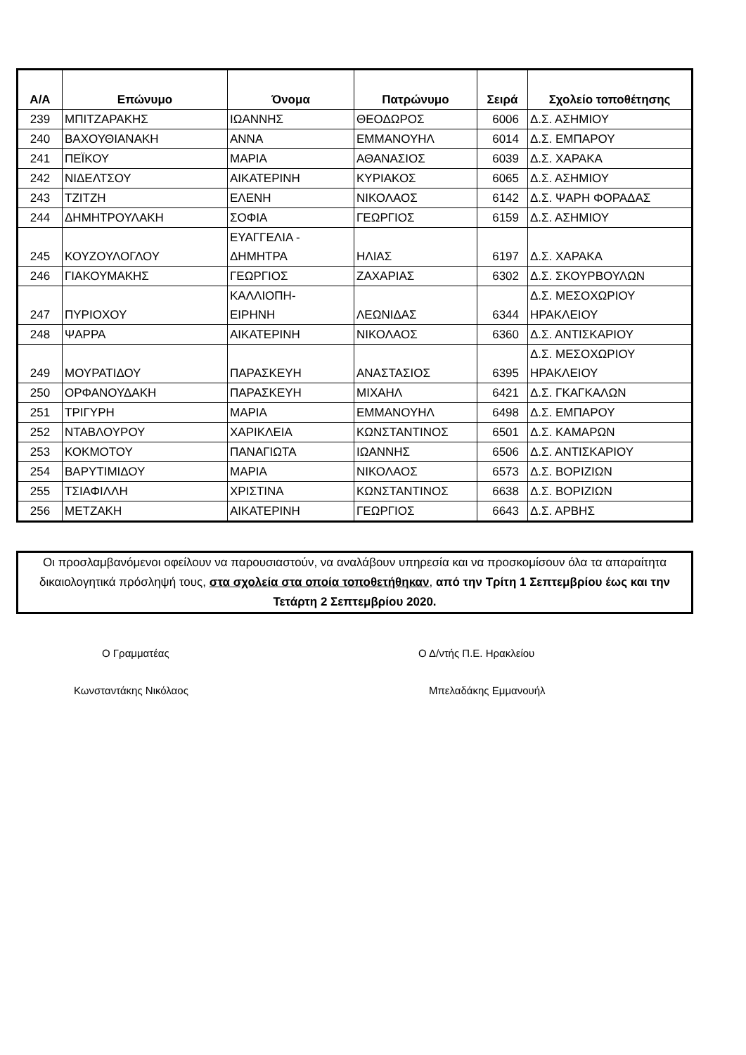| A/A | Επώνυμο | Όνομα | Πατρώνυμο | Σειρά | Σχολείο τοποθέτησης |
| --- | --- | --- | --- | --- | --- |
| 239 | ΜΠΙΤΖΑΡΑΚΗΣ | ΙΩΑΝΝΗΣ | ΘΕΟΔΩΡΟΣ | 6006 | Δ.Σ. ΑΣΗΜΙΟΥ |
| 240 | ΒΑΧΟΥΘΙΑΝΑΚΗ | ΑΝΝΑ | ΕΜΜΑΝΟΥΗΛ | 6014 | Δ.Σ. ΕΜΠΑΡΟΥ |
| 241 | ΠΕΪΚΟΥ | ΜΑΡΙΑ | ΑΘΑΝΑΣΙΟΣ | 6039 | Δ.Σ. ΧΑΡΑΚΑ |
| 242 | ΝΙΔΕΛΤΣΟΥ | ΑΙΚΑΤΕΡΙΝΗ | ΚΥΡΙΑΚΟΣ | 6065 | Δ.Σ. ΑΣΗΜΙΟΥ |
| 243 | ΤΖΙΤΖΗ | ΕΛΕΝΗ | ΝΙΚΟΛΑΟΣ | 6142 | Δ.Σ. ΨΑΡΗ ΦΟΡΑΔΑΣ |
| 244 | ΔΗΜΗΤΡΟΥΛΑΚΗ | ΣΟΦΙΑ | ΓΕΩΡΓΙΟΣ | 6159 | Δ.Σ. ΑΣΗΜΙΟΥ |
| 245 | ΚΟΥΖΟΥΛΟΓΛΟΥ | ΕΥΑΓΓΕΛΙΑ - ΔΗΜΗΤΡΑ | ΗΛΙΑΣ | 6197 | Δ.Σ. ΧΑΡΑΚΑ |
| 246 | ΓΙΑΚΟΥΜΑΚΗΣ | ΓΕΩΡΓΙΟΣ | ΖΑΧΑΡΙΑΣ | 6302 | Δ.Σ. ΣΚΟΥΡΒΟΥΛΩΝ |
| 247 | ΠΥΡΙΟΧΟΥ | ΚΑΛΛΙΟΠΗ- ΕΙΡΗΝΗ | ΛΕΩΝΙΔΑΣ | 6344 | Δ.Σ. ΜΕΣΟΧΩΡΙΟΥ ΗΡΑΚΛΕΙΟΥ |
| 248 | ΨΑΡΡΑ | ΑΙΚΑΤΕΡΙΝΗ | ΝΙΚΟΛΑΟΣ | 6360 | Δ.Σ. ΑΝΤΙΣΚΑΡΙΟΥ |
| 249 | ΜΟΥΡΑΤΙΔΟΥ | ΠΑΡΑΣΚΕΥΗ | ΑΝΑΣΤΑΣΙΟΣ | 6395 | Δ.Σ. ΜΕΣΟΧΩΡΙΟΥ ΗΡΑΚΛΕΙΟΥ |
| 250 | ΟΡΦΑΝΟΥΔΑΚΗ | ΠΑΡΑΣΚΕΥΗ | ΜΙΧΑΗΛ | 6421 | Δ.Σ. ΓΚΑΓΚΑΛΩΝ |
| 251 | ΤΡΙΓΥΡΗ | ΜΑΡΙΑ | ΕΜΜΑΝΟΥΗΛ | 6498 | Δ.Σ. ΕΜΠΑΡΟΥ |
| 252 | ΝΤΑΒΛΟΥΡΟΥ | ΧΑΡΙΚΛΕΙΑ | ΚΩΝΣΤΑΝΤΙΝΟΣ | 6501 | Δ.Σ. ΚΑΜΑΡΩΝ |
| 253 | ΚΟΚΜΟΤΟΥ | ΠΑΝΑΓΙΩΤΑ | ΙΩΑΝΝΗΣ | 6506 | Δ.Σ. ΑΝΤΙΣΚΑΡΙΟΥ |
| 254 | ΒΑΡΥΤΙΜΙΔΟΥ | ΜΑΡΙΑ | ΝΙΚΟΛΑΟΣ | 6573 | Δ.Σ. ΒΟΡΙΖΙΩΝ |
| 255 | ΤΣΙΑΦΙΛΛΗ | ΧΡΙΣΤΙΝΑ | ΚΩΝΣΤΑΝΤΙΝΟΣ | 6638 | Δ.Σ. ΒΟΡΙΖΙΩΝ |
| 256 | ΜΕΤΖΑΚΗ | ΑΙΚΑΤΕΡΙΝΗ | ΓΕΩΡΓΙΟΣ | 6643 | Δ.Σ. ΑΡΒΗΣ |
Οι προσλαμβανόμενοι οφείλουν να παρουσιαστούν, να αναλάβουν υπηρεσία και να προσκομίσουν όλα τα απαραίτητα δικαιολογητικά πρόσληψή τους, στα σχολεία στα οποία τοποθετήθηκαν, από την Τρίτη 1 Σεπτεμβρίου έως και την Τετάρτη 2 Σεπτεμβρίου 2020.
Ο Γραμματέας Ο Δ/ντής Π.Ε. Ηρακλείου
Κωνσταντάκης Νικόλαος Μπελαδάκης Εμμανουήλ